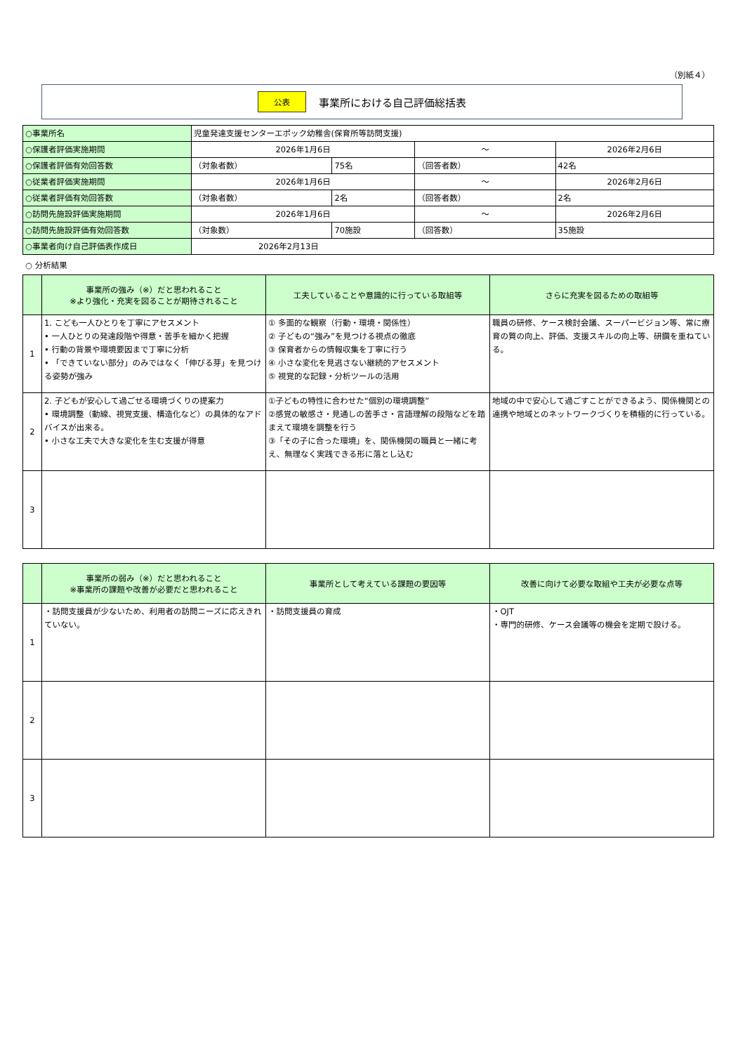（別紙４）
公表 事業所における自己評価総括表
| ○事業所名 | 児童発達支援センターエポック幼稚舎(保育所等訪問支援) | | | | |
| ○保護者評価実施期間 | 2026年1月6日 | | ～ | | 2026年2月6日 |
| ○保護者評価有効回答数 | （対象者数） | 75名 | （回答者数） | 42名 | |
| ○従業者評価実施期間 | 2026年1月6日 | | ～ | | 2026年2月6日 |
| ○従業者評価有効回答数 | （対象者数） | 2名 | （回答者数） | 2名 | |
| ○訪問先施設評価実施期間 | 2026年1月6日 | | ～ | | 2026年2月6日 |
| ○訪問先施設評価有効回答数 | （対象数） | 70施設 | （回答数） | 35施設 | |
| ○事業者向け自己評価表作成日 | 2026年2月13日 | | | | |
○ 分析結果
| | 事業所の強み（※）だと思われること ※より強化・充実を図ることが期待されること | 工夫していることや意識的に行っている取組等 | さらに充実を図るための取組等 |
| --- | --- | --- | --- |
| 1 | 1. こども一人ひとりを丁寧にアセスメント • 一人ひとりの発達段階や得意・苦手を細かく把握 • 行動の背景や環境要因まで丁寧に分析 • 「できていない部分」のみではなく「伸びる芽」を見つける姿勢が強み | ① 多面的な観察（行動・環境・関係性） ② 子どもの“強み”を見つける視点の徹底 ③ 保育者からの情報収集を丁寧に行う ④ 小さな変化を見逃さない継続的アセスメント ⑤ 視覚的な記録・分析ツールの活用 | 職員の研修、ケース検討会議、スーパービジョン等、常に療育の質の向上、評価、支援スキルの向上等、研鑽を重ねている。 |
| 2 | 2. 子どもが安心して過ごせる環境づくりの提案力 • 環境調整（動線、視覚支援、構造化など）の具体的なアドバイスが出来る。 • 小さな工夫で大きな変化を生む支援が得意 | ①子どもの特性に合わせた“個別の環境調整” ②感覚の敏感さ・見通しの苦手さ・言語理解の段階などを踏まえて環境を調整を行う ③「その子に合った環境」を、関係機関の職員と一緒に考え、無理なく実践できる形に落とし込む | 地域の中で安心して過ごすことができるよう、関係機関との連携や地域とのネットワークづくりを積極的に行っている。 |
| 3 | | | |
| | 事業所の弱み（※）だと思われること ※事業所の課題や改善が必要だと思われること | 事業所として考えている課題の要因等 | 改善に向けて必要な取組や工夫が必要な点等 |
| --- | --- | --- | --- |
| 1 | ・訪問支援員が少ないため、利用者の訪問ニーズに応えきれていない。 | ・訪問支援員の育成 | ・OJT ・専門的研修、ケース会議等の機会を定期で設ける。 |
| 2 | | | |
| 3 | | | |